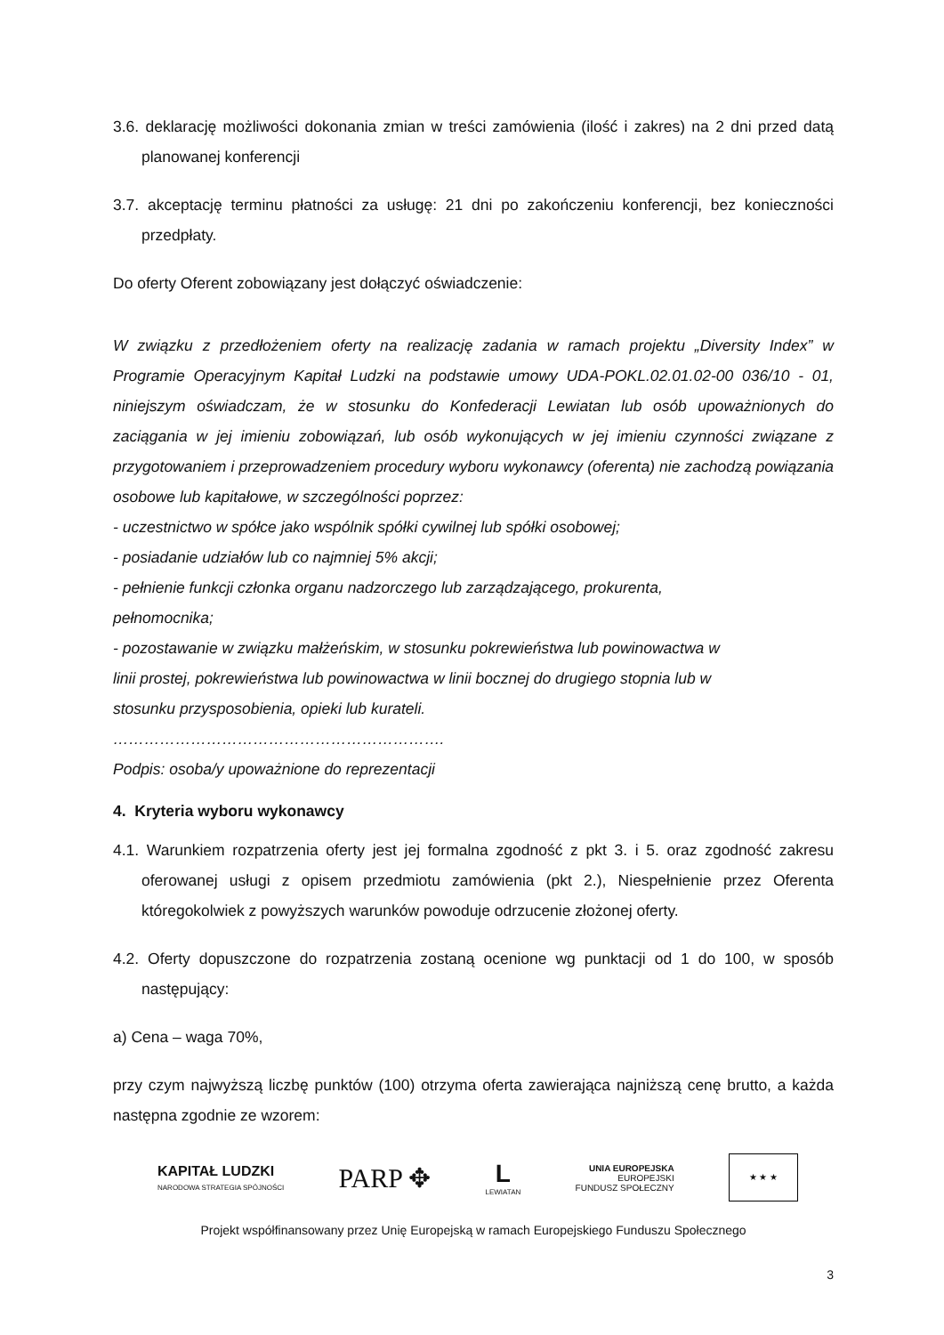3.6. deklarację możliwości dokonania zmian w treści zamówienia (ilość i zakres) na 2 dni przed datą planowanej konferencji
3.7. akceptację terminu płatności za usługę: 21 dni po zakończeniu konferencji, bez konieczności przedpłaty.
Do oferty Oferent zobowiązany jest dołączyć oświadczenie:
W związku z przedłożeniem oferty na realizację zadania w ramach projektu „Diversity Index” w Programie Operacyjnym Kapitał Ludzki na podstawie umowy UDA-POKL.02.01.02-00 036/10 - 01, niniejszym oświadczam, że w stosunku do Konfederacji Lewiatan lub osób upoważnionych do zaciągania w jej imieniu zobowiązań, lub osób wykonujących w jej imieniu czynności związane z przygotowaniem i przeprowadzeniem procedury wyboru wykonawcy (oferenta) nie zachodzą powiązania osobowe lub kapitałowe, w szczególności poprzez:
- uczestnictwo w spółce jako wspólnik spółki cywilnej lub spółki osobowej;
- posiadanie udziałów lub co najmniej 5% akcji;
- pełnienie funkcji członka organu nadzorczego lub zarządzającego, prokurenta,
pełnomocnika;
- pozostawanie w związku małżeńskim, w stosunku pokrewieństwa lub powinowactwa w
linii prostej, pokrewieństwa lub powinowactwa w linii bocznej do drugiego stopnia lub w
stosunku przysposobienia, opieki lub kurateli.
……………………………………………………….
Podpis: osoba/y upoważnione do reprezentacji
4. Kryteria wyboru wykonawcy
4.1. Warunkiem rozpatrzenia oferty jest jej formalna zgodność z pkt 3. i 5. oraz zgodność zakresu oferowanej usługi z opisem przedmiotu zamówienia (pkt 2.), Niespełnienie przez Oferenta któregokolwiek z powyższych warunków powoduje odrzucenie złożonej oferty.
4.2. Oferty dopuszczone do rozpatrzenia zostaną ocenione wg punktacji od 1 do 100, w sposób następujący:
a) Cena – waga 70%,
przy czym najwyższą liczbę punktów (100) otrzyma oferta zawierająca najniższą cenę brutto, a każda następna zgodnie ze wzorem:
KAPITAŁ LUDZKI
NARODOWA STRATEGIA SPÓJNOŚCI
PARP ✥
L
LEWIATAN
UNIA EUROPEJSKA
EUROPEJSKI
FUNDUSZ SPOŁECZNY
★ ★ ★
Projekt współfinansowany przez Unię Europejską w ramach Europejskiego Funduszu Społecznego
3